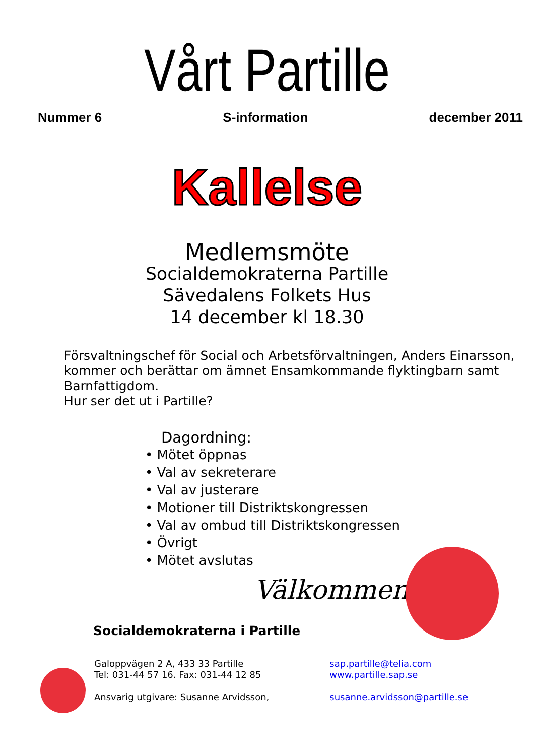Vårt Partille
Nummer 6 S-information december 2011
Kallelse
Medlemsmöte
Socialdemokraterna Partille
Sävedalens Folkets Hus
14 december kl 18.30
Försvaltningschef för Social och Arbetsförvaltningen, Anders Einarsson, kommer och berättar om ämnet Ensamkommande flyktingbarn samt Barnfattigdom.
Hur ser det ut i Partille?
Dagordning:
• Mötet öppnas
• Val av sekreterare
• Val av justerare
• Motioner till Distriktskongressen
• Val av ombud till Distriktskongressen
• Övrigt
• Mötet avslutas
Välkommen
Socialdemokraterna i Partille
Galoppvägen 2 A, 433 33 Partille
Tel: 031-44 57 16. Fax: 031-44 12 85
Ansvarig utgivare: Susanne Arvidsson,
sap.partille@telia.com
www.partille.sap.se
susanne.arvidsson@partille.se